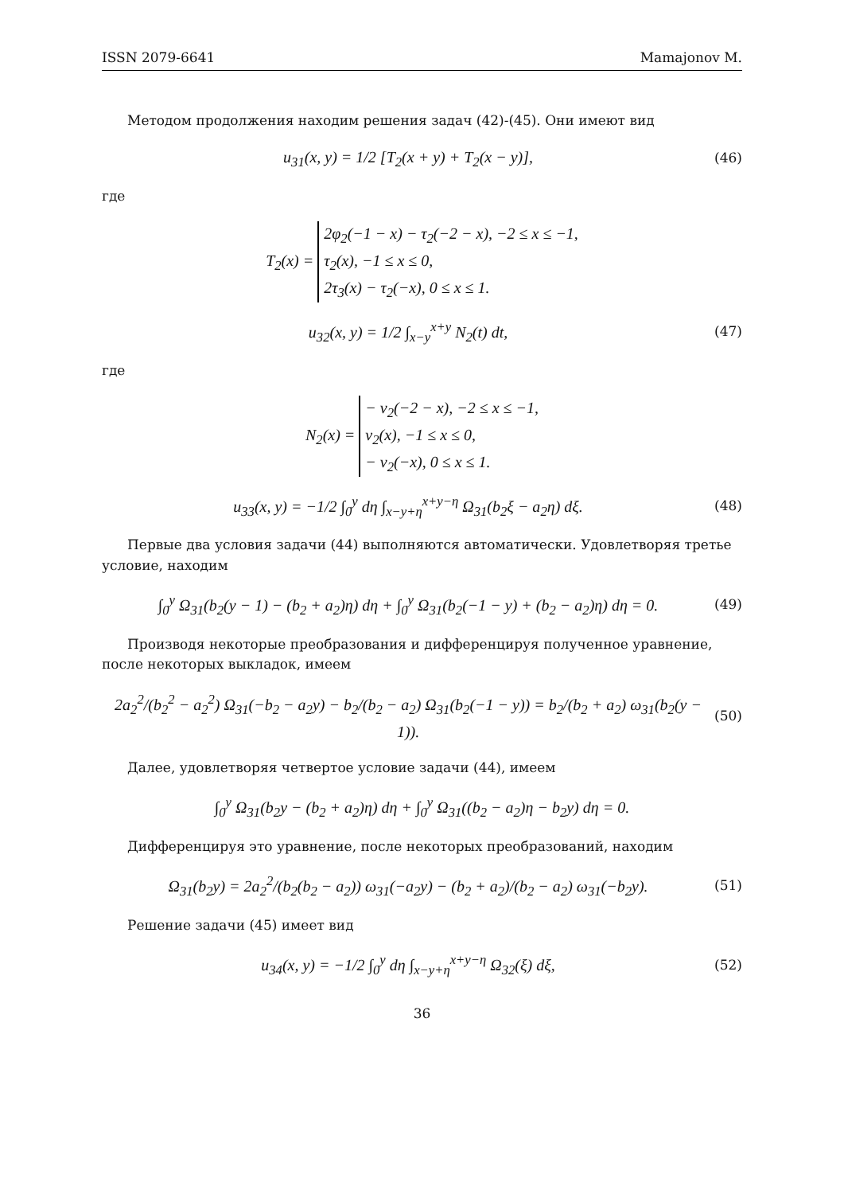ISSN 2079-6641 Mamajonov M.
Методом продолжения находим решения задач (42)-(45). Они имеют вид
u<sub>31</sub>(x, y) = 1/2 [T<sub>2</sub>(x + y) + T<sub>2</sub>(x − y)],
(46)
где
T<sub>2</sub>(x) = 2φ<sub>2</sub>(−1 − x) − τ<sub>2</sub>(−2 − x), −2 ≤ x ≤ −1,
τ<sub>2</sub>(x), −1 ≤ x ≤ 0,
2τ<sub>3</sub>(x) − τ<sub>2</sub>(−x), 0 ≤ x ≤ 1.
u<sub>32</sub>(x, y) = 1/2 ∫<sub>x−y</sub><sup>x+y</sup> N<sub>2</sub>(t) dt,
(47)
где
N<sub>2</sub>(x) = − ν<sub>2</sub>(−2 − x), −2 ≤ x ≤ −1,
ν<sub>2</sub>(x), −1 ≤ x ≤ 0,
− ν<sub>2</sub>(−x), 0 ≤ x ≤ 1.
u<sub>33</sub>(x, y) = −1/2 ∫<sub>0</sub><sup>y</sup> dη ∫<sub>x−y+η</sub><sup>x+y−η</sup> Ω<sub>31</sub>(b<sub>2</sub>ξ − a<sub>2</sub>η) dξ.
(48)
Первые два условия задачи (44) выполняются автоматически. Удовлетворяя третье условие, находим
∫<sub>0</sub><sup>y</sup> Ω<sub>31</sub>(b<sub>2</sub>(y − 1) − (b<sub>2</sub> + a<sub>2</sub>)η) dη + ∫<sub>0</sub><sup>y</sup> Ω<sub>31</sub>(b<sub>2</sub>(−1 − y) + (b<sub>2</sub> − a<sub>2</sub>)η) dη = 0.
(49)
Производя некоторые преобразования и дифференцируя полученное уравнение, после некоторых выкладок, имеем
2a<sub>2</sub><sup>2</sup>/(b<sub>2</sub><sup>2</sup> − a<sub>2</sub><sup>2</sup>) Ω<sub>31</sub>(−b<sub>2</sub> − a<sub>2</sub>y) − b<sub>2</sub>/(b<sub>2</sub> − a<sub>2</sub>) Ω<sub>31</sub>(b<sub>2</sub>(−1 − y)) = b<sub>2</sub>/(b<sub>2</sub> + a<sub>2</sub>) ω<sub>31</sub>(b<sub>2</sub>(y − 1)).
(50)
Далее, удовлетворяя четвертое условие задачи (44), имеем
∫<sub>0</sub><sup>y</sup> Ω<sub>31</sub>(b<sub>2</sub>y − (b<sub>2</sub> + a<sub>2</sub>)η) dη + ∫<sub>0</sub><sup>y</sup> Ω<sub>31</sub>((b<sub>2</sub> − a<sub>2</sub>)η − b<sub>2</sub>y) dη = 0.
Дифференцируя это уравнение, после некоторых преобразований, находим
Ω<sub>31</sub>(b<sub>2</sub>y) = 2a<sub>2</sub><sup>2</sup>/(b<sub>2</sub>(b<sub>2</sub> − a<sub>2</sub>)) ω<sub>31</sub>(−a<sub>2</sub>y) − (b<sub>2</sub> + a<sub>2</sub>)/(b<sub>2</sub> − a<sub>2</sub>) ω<sub>31</sub>(−b<sub>2</sub>y).
(51)
Решение задачи (45) имеет вид
u<sub>34</sub>(x, y) = −1/2 ∫<sub>0</sub><sup>y</sup> dη ∫<sub>x−y+η</sub><sup>x+y−η</sup> Ω<sub>32</sub>(ξ) dξ,
(52)
36